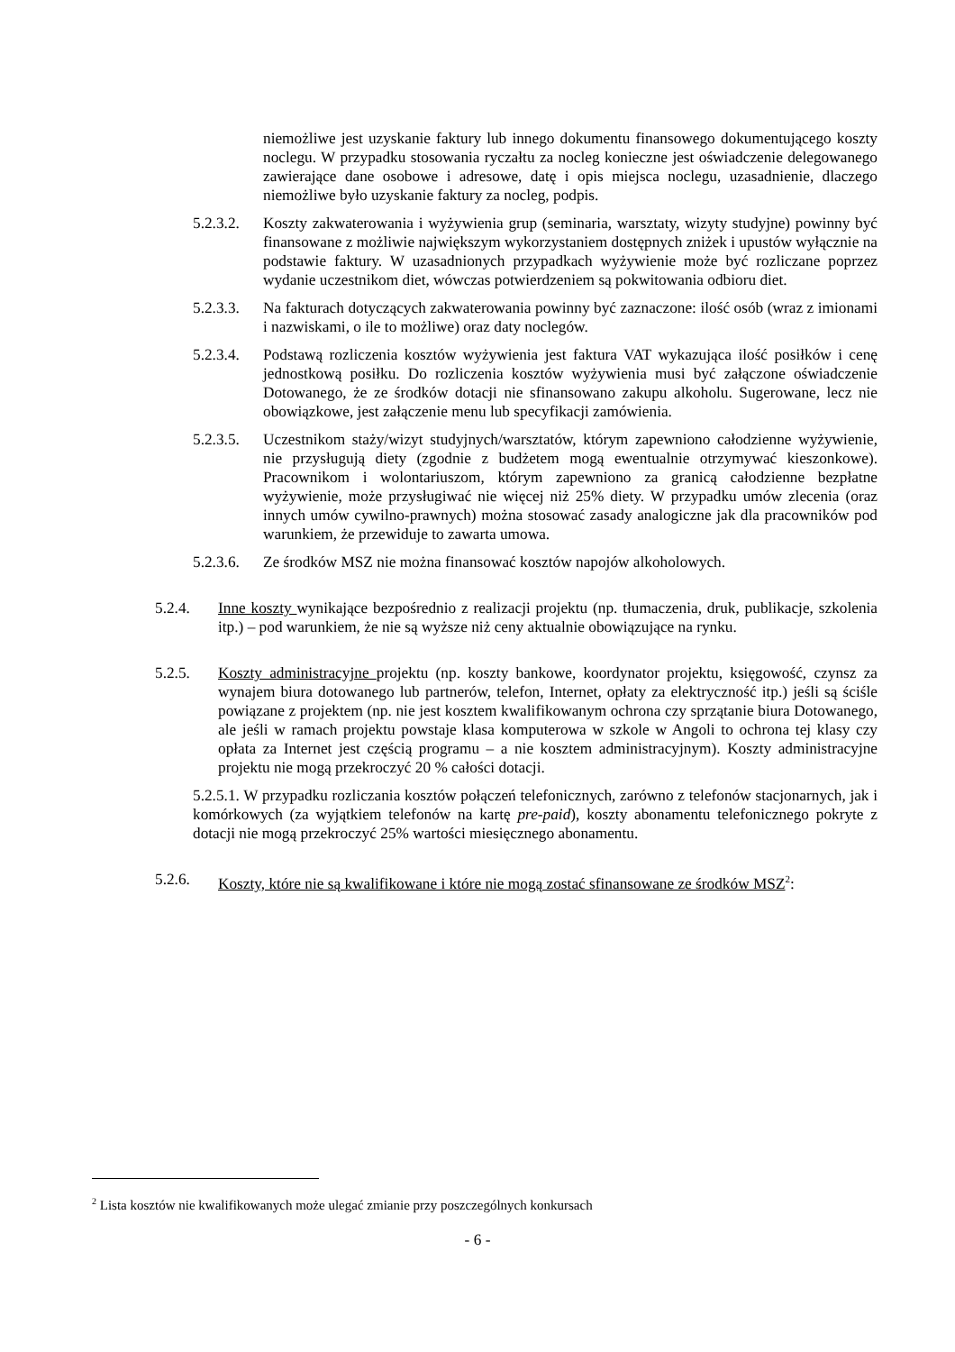niemożliwe jest uzyskanie faktury lub innego dokumentu finansowego dokumentującego koszty noclegu. W przypadku stosowania ryczałtu za nocleg konieczne jest oświadczenie delegowanego zawierające dane osobowe i adresowe, datę i opis miejsca noclegu, uzasadnienie, dlaczego niemożliwe było uzyskanie faktury za nocleg, podpis.
5.2.3.2. Koszty zakwaterowania i wyżywienia grup (seminaria, warsztaty, wizyty studyjne) powinny być finansowane z możliwie największym wykorzystaniem dostępnych zniżek i upustów wyłącznie na podstawie faktury. W uzasadnionych przypadkach wyżywienie może być rozliczane poprzez wydanie uczestnikom diet, wówczas potwierdzeniem są pokwitowania odbioru diet.
5.2.3.3. Na fakturach dotyczących zakwaterowania powinny być zaznaczone: ilość osób (wraz z imionami i nazwiskami, o ile to możliwe) oraz daty noclegów.
5.2.3.4. Podstawą rozliczenia kosztów wyżywienia jest faktura VAT wykazująca ilość posiłków i cenę jednostkową posiłku. Do rozliczenia kosztów wyżywienia musi być załączone oświadczenie Dotowanego, że ze środków dotacji nie sfinansowano zakupu alkoholu. Sugerowane, lecz nie obowiązkowe, jest załączenie menu lub specyfikacji zamówienia.
5.2.3.5. Uczestnikom staży/wizyt studyjnych/warsztatów, którym zapewniono całodzienne wyżywienie, nie przysługują diety (zgodnie z budżetem mogą ewentualnie otrzymywać kieszonkowe). Pracownikom i wolontariuszom, którym zapewniono za granicą całodzienne bezpłatne wyżywienie, może przysługiwać nie więcej niż 25% diety. W przypadku umów zlecenia (oraz innych umów cywilno-prawnych) można stosować zasady analogiczne jak dla pracowników pod warunkiem, że przewiduje to zawarta umowa.
5.2.3.6. Ze środków MSZ nie można finansować kosztów napojów alkoholowych.
5.2.4. Inne koszty wynikające bezpośrednio z realizacji projektu (np. tłumaczenia, druk, publikacje, szkolenia itp.) – pod warunkiem, że nie są wyższe niż ceny aktualnie obowiązujące na rynku.
5.2.5. Koszty administracyjne projektu (np. koszty bankowe, koordynator projektu, księgowość, czynsz za wynajem biura dotowanego lub partnerów, telefon, Internet, opłaty za elektryczność itp.) jeśli są ściśle powiązane z projektem (np. nie jest kosztem kwalifikowanym ochrona czy sprzątanie biura Dotowanego, ale jeśli w ramach projektu powstaje klasa komputerowa w szkole w Angoli to ochrona tej klasy czy opłata za Internet jest częścią programu – a nie kosztem administracyjnym). Koszty administracyjne projektu nie mogą przekroczyć 20 % całości dotacji.
5.2.5.1. W przypadku rozliczania kosztów połączeń telefonicznych, zarówno z telefonów stacjonarnych, jak i komórkowych (za wyjątkiem telefonów na kartę pre-paid), koszty abonamentu telefonicznego pokryte z dotacji nie mogą przekroczyć 25% wartości miesięcznego abonamentu.
5.2.6. Koszty, które nie są kwalifikowane i które nie mogą zostać sfinansowane ze środków MSZ<sup>2</sup>:
<sup>2</sup> Lista kosztów nie kwalifikowanych może ulegać zmianie przy poszczególnych konkursach
- 6 -